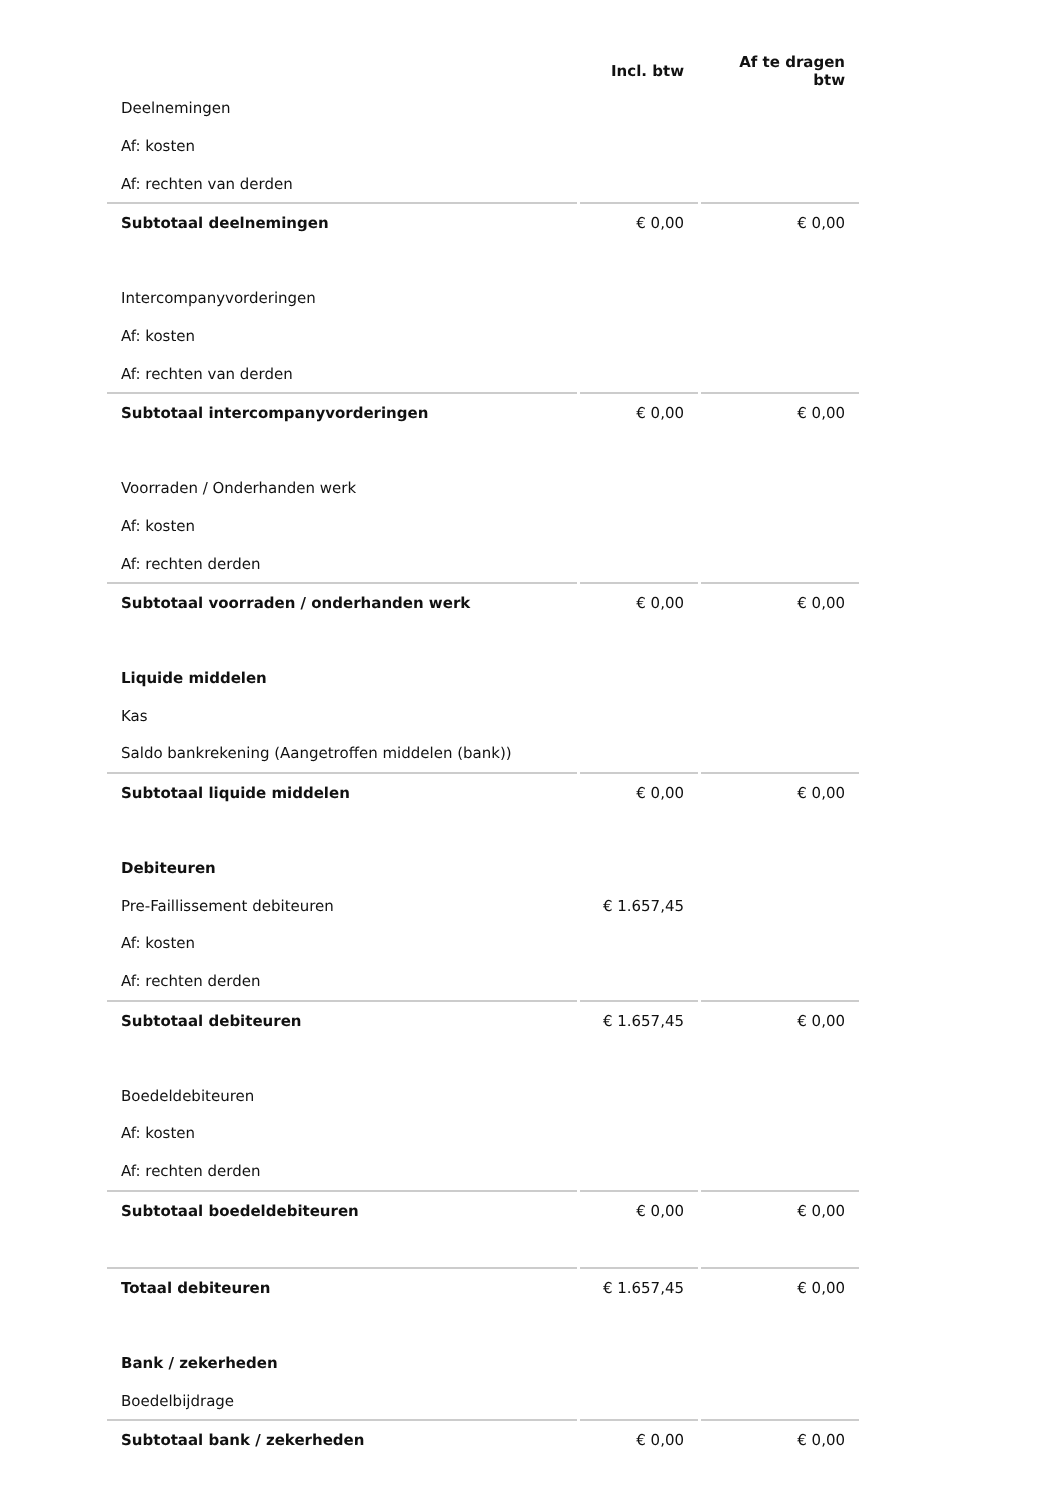| | Incl. btw | Af te dragen btw |
| --- | --- | --- |
| Deelnemingen | | |
| Af: kosten | | |
| Af: rechten van derden | | |
| Subtotaal deelnemingen | € 0,00 | € 0,00 |
| Intercompanyvorderingen | | |
| Af: kosten | | |
| Af: rechten van derden | | |
| Subtotaal intercompanyvorderingen | € 0,00 | € 0,00 |
| Voorraden / Onderhanden werk | | |
| Af: kosten | | |
| Af: rechten derden | | |
| Subtotaal voorraden / onderhanden werk | € 0,00 | € 0,00 |
| Liquide middelen | | |
| Kas | | |
| Saldo bankrekening (Aangetroffen middelen (bank)) | | |
| Subtotaal liquide middelen | € 0,00 | € 0,00 |
| Debiteuren | | |
| Pre-Faillissement debiteuren | € 1.657,45 | |
| Af: kosten | | |
| Af: rechten derden | | |
| Subtotaal debiteuren | € 1.657,45 | € 0,00 |
| Boedeldebiteuren | | |
| Af: kosten | | |
| Af: rechten derden | | |
| Subtotaal boedeldebiteuren | € 0,00 | € 0,00 |
| Totaal debiteuren | € 1.657,45 | € 0,00 |
| Bank / zekerheden | | |
| Boedelbijdrage | | |
| Subtotaal bank / zekerheden | € 0,00 | € 0,00 |